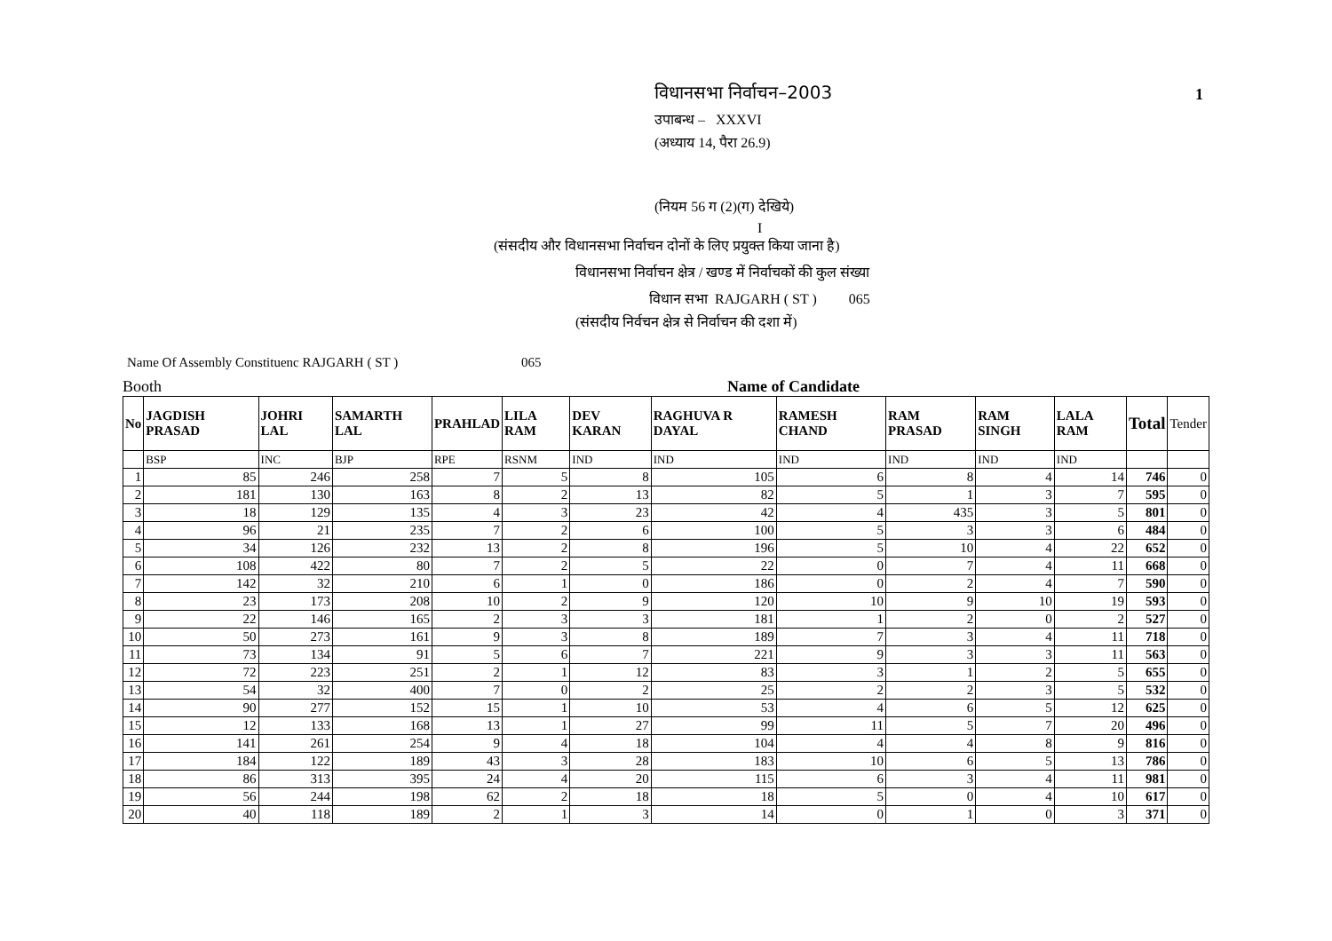विधानसभा निर्वाचन–2003 1
उपाबन्ध – XXXVI
(अध्याय 14, पैरा 26.9)
(नियम 56 ग (2)(ग) देखिये)
I
(संसदीय और विधानसभा निर्वाचन दोनों के लिए प्रयुक्त किया जाना है)
विधानसभा निर्वाचन क्षेत्र / खण्ड में निर्वाचकों की कुल संख्या
विधान सभा RAJGARH ( ST ) 065
(संसदीय निर्वचन क्षेत्र से निर्वाचन की दशा में)
Name Of Assembly Constituenc RAJGARH ( ST ) 065
Booth Name of Candidate
| No | JAGDISH PRASAD | JOHRI LAL | SAMARTH LAL | PRAHLAD | LILA RAM | DEV KARAN | RAGHUVA R DAYAL | RAMESH CHAND | RAM PRASAD | RAM SINGH | LALA RAM | Total | Tender |
| --- | --- | --- | --- | --- | --- | --- | --- | --- | --- | --- | --- | --- | --- |
| | BSP | INC | BJP | RPE | RSNM | IND | IND | IND | IND | IND | IND | | |
| 1 | 85 | 246 | 258 | 7 | 5 | 8 | 105 | 6 | 8 | 4 | 14 | 746 | 0 |
| 2 | 181 | 130 | 163 | 8 | 2 | 13 | 82 | 5 | 1 | 3 | 7 | 595 | 0 |
| 3 | 18 | 129 | 135 | 4 | 3 | 23 | 42 | 4 | 435 | 3 | 5 | 801 | 0 |
| 4 | 96 | 21 | 235 | 7 | 2 | 6 | 100 | 5 | 3 | 3 | 6 | 484 | 0 |
| 5 | 34 | 126 | 232 | 13 | 2 | 8 | 196 | 5 | 10 | 4 | 22 | 652 | 0 |
| 6 | 108 | 422 | 80 | 7 | 2 | 5 | 22 | 0 | 7 | 4 | 11 | 668 | 0 |
| 7 | 142 | 32 | 210 | 6 | 1 | 0 | 186 | 0 | 2 | 4 | 7 | 590 | 0 |
| 8 | 23 | 173 | 208 | 10 | 2 | 9 | 120 | 10 | 9 | 10 | 19 | 593 | 0 |
| 9 | 22 | 146 | 165 | 2 | 3 | 3 | 181 | 1 | 2 | 0 | 2 | 527 | 0 |
| 10 | 50 | 273 | 161 | 9 | 3 | 8 | 189 | 7 | 3 | 4 | 11 | 718 | 0 |
| 11 | 73 | 134 | 91 | 5 | 6 | 7 | 221 | 9 | 3 | 3 | 11 | 563 | 0 |
| 12 | 72 | 223 | 251 | 2 | 1 | 12 | 83 | 3 | 1 | 2 | 5 | 655 | 0 |
| 13 | 54 | 32 | 400 | 7 | 0 | 2 | 25 | 2 | 2 | 3 | 5 | 532 | 0 |
| 14 | 90 | 277 | 152 | 15 | 1 | 10 | 53 | 4 | 6 | 5 | 12 | 625 | 0 |
| 15 | 12 | 133 | 168 | 13 | 1 | 27 | 99 | 11 | 5 | 7 | 20 | 496 | 0 |
| 16 | 141 | 261 | 254 | 9 | 4 | 18 | 104 | 4 | 4 | 8 | 9 | 816 | 0 |
| 17 | 184 | 122 | 189 | 43 | 3 | 28 | 183 | 10 | 6 | 5 | 13 | 786 | 0 |
| 18 | 86 | 313 | 395 | 24 | 4 | 20 | 115 | 6 | 3 | 4 | 11 | 981 | 0 |
| 19 | 56 | 244 | 198 | 62 | 2 | 18 | 18 | 5 | 0 | 4 | 10 | 617 | 0 |
| 20 | 40 | 118 | 189 | 2 | 1 | 3 | 14 | 0 | 1 | 0 | 3 | 371 | 0 |